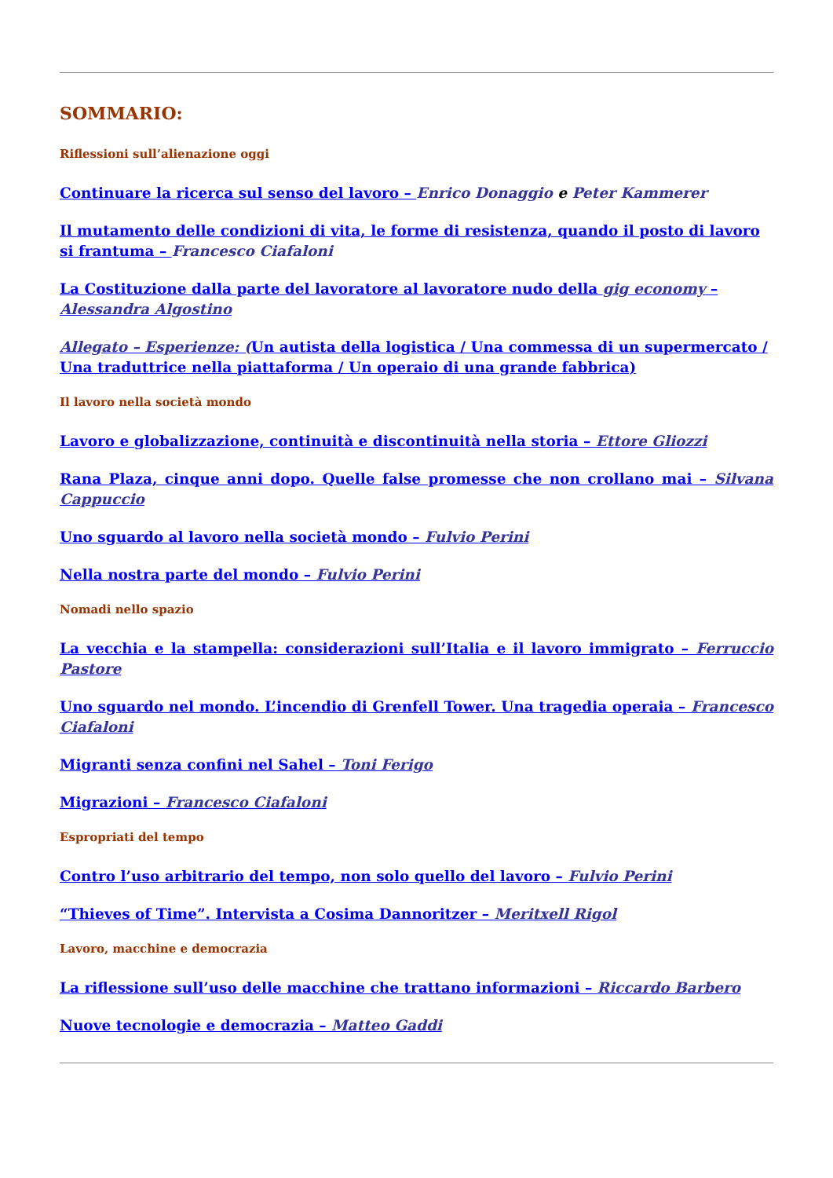SOMMARIO:
Riflessioni sull’alienazione oggi
Continuare la ricerca sul senso del lavoro – Enrico Donaggio e Peter Kammerer
Il mutamento delle condizioni di vita, le forme di resistenza, quando il posto di lavoro si frantuma – Francesco Ciafaloni
La Costituzione dalla parte del lavoratore al lavoratore nudo della gig economy – Alessandra Algostino
Allegato – Esperienze: (Un autista della logistica / Una commessa di un supermercato / Una traduttrice nella piattaforma / Un operaio di una grande fabbrica)
Il lavoro nella società mondo
Lavoro e globalizzazione, continuità e discontinuità nella storia – Ettore Gliozzi
Rana Plaza, cinque anni dopo. Quelle false promesse che non crollano mai – Silvana Cappuccio
Uno sguardo al lavoro nella società mondo – Fulvio Perini
Nella nostra parte del mondo – Fulvio Perini
Nomadi nello spazio
La vecchia e la stampella: considerazioni sull’Italia e il lavoro immigrato – Ferruccio Pastore
Uno sguardo nel mondo. L’incendio di Grenfell Tower. Una tragedia operaia – Francesco Ciafaloni
Migranti senza confini nel Sahel – Toni Ferigo
Migrazioni – Francesco Ciafaloni
Espropriati del tempo
Contro l’uso arbitrario del tempo, non solo quello del lavoro – Fulvio Perini
“Thieves of Time”. Intervista a Cosima Dannoritzer – Meritxell Rigol
Lavoro, macchine e democrazia
La riflessione sull’uso delle macchine che trattano informazioni – Riccardo Barbero
Nuove tecnologie e democrazia – Matteo Gaddi